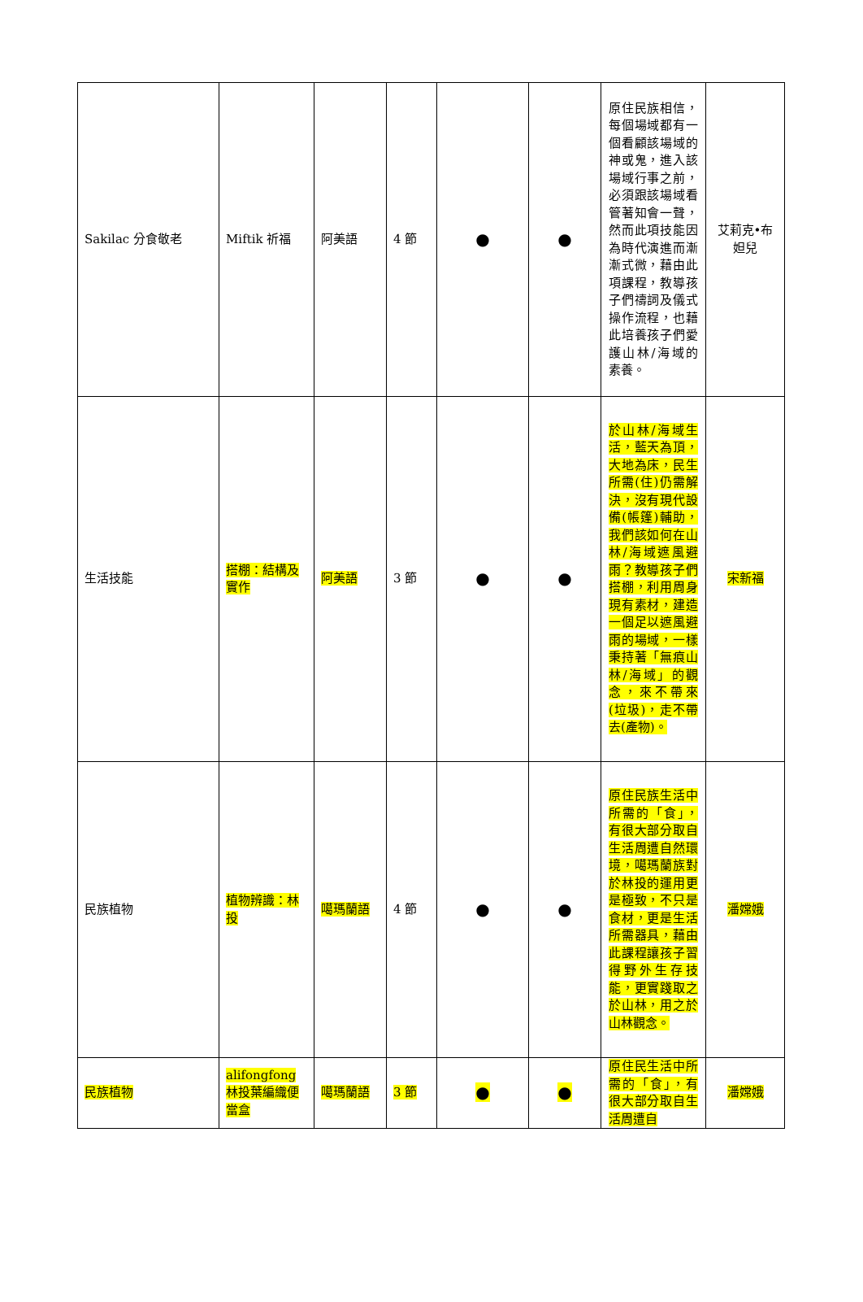| Sakilac 分食敬老 | Miftik 祈福 | 阿美語 | 4 節 | ● | ● | 原住民族相信，每個場域都有一個看顧該場域的神或鬼，進入該場域行事之前，必須跟該場域看管著知會一聲，然而此項技能因為時代演進而漸漸式微，藉由此項課程，教導孩子們禱詞及儀式操作流程，也藉此培養孩子們愛護山林/海域的素養。 | 艾莉克•布妲兒 |
| 生活技能 | 搭棚：結構及實作 | 阿美語 | 3 節 | ● | ● | 於山林/海域生活，藍天為頂，大地為床，民生所需(住)仍需解決，沒有現代設備(帳篷)輔助，我們該如何在山林/海域遮風避雨？教導孩子們搭棚，利用周身現有素材，建造一個足以遮風避雨的場域，一樣秉持著「無痕山林/海域」的觀念，來不帶來(垃圾)，走不帶去(產物)。 | 宋新福 |
| 民族植物 | 植物辨識：林投 | 噶瑪蘭語 | 4 節 | ● | ● | 原住民族生活中所需的「食」，有很大部分取自生活周遭自然環境，噶瑪蘭族對於林投的運用更是極致，不只是食材，更是生活所需器具，藉由此課程讓孩子習得野外生存技能，更實踐取之於山林，用之於山林觀念。 | 潘嫦娥 |
| 民族植物 | alifongfong 林投葉編織便當盒 | 噶瑪蘭語 | 3 節 | ● | ● | 原住民生活中所需的「食」，有很大部分取自生活周遭自 | 潘嫦娥 |